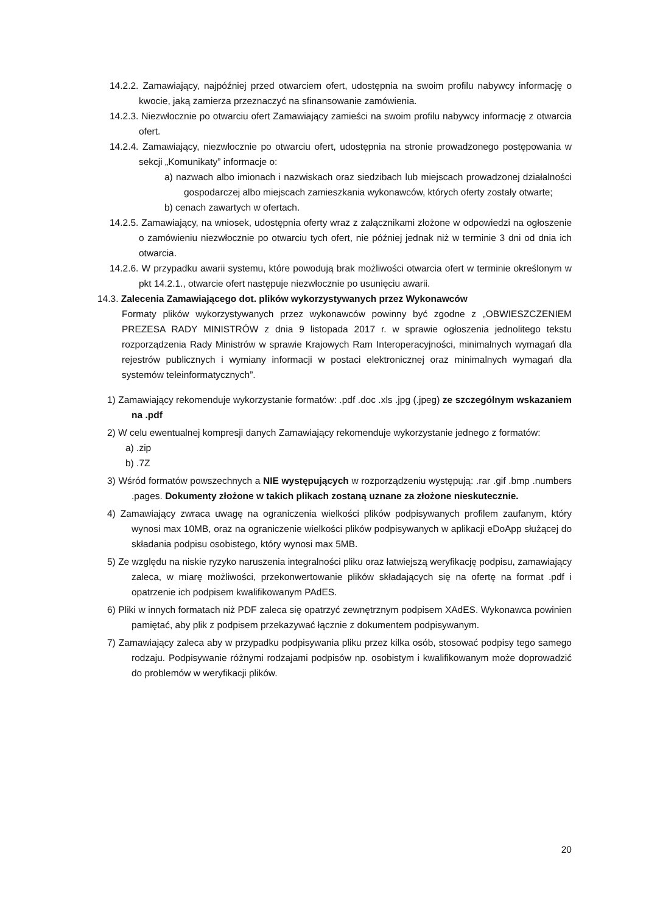14.2.2. Zamawiający, najpóźniej przed otwarciem ofert, udostępnia na swoim profilu nabywcy informację o kwocie, jaką zamierza przeznaczyć na sfinansowanie zamówienia.
14.2.3. Niezwłocznie po otwarciu ofert Zamawiający zamieści na swoim profilu nabywcy informację z otwarcia ofert.
14.2.4. Zamawiający, niezwłocznie po otwarciu ofert, udostępnia na stronie prowadzonego postępowania w sekcji „Komunikaty” informacje o:
a) nazwach albo imionach i nazwiskach oraz siedzibach lub miejscach prowadzonej działalności gospodarczej albo miejscach zamieszkania wykonawców, których oferty zostały otwarte;
b) cenach zawartych w ofertach.
14.2.5. Zamawiający, na wniosek, udostępnia oferty wraz z załącznikami złożone w odpowiedzi na ogłoszenie o zamówieniu niezwłocznie po otwarciu tych ofert, nie później jednak niż w terminie 3 dni od dnia ich otwarcia.
14.2.6. W przypadku awarii systemu, które powodują brak możliwości otwarcia ofert w terminie określonym w pkt 14.2.1., otwarcie ofert następuje niezwłocznie po usunięciu awarii.
14.3. Zalecenia Zamawiającego dot. plików wykorzystywanych przez Wykonawców
Formaty plików wykorzystywanych przez wykonawców powinny być zgodne z „OBWIESZCZENIEM PREZESA RADY MINISTRÓW z dnia 9 listopada 2017 r. w sprawie ogłoszenia jednolitego tekstu rozporządzenia Rady Ministrów w sprawie Krajowych Ram Interoperacyjności, minimalnych wymagań dla rejestrów publicznych i wymiany informacji w postaci elektronicznej oraz minimalnych wymagań dla systemów teleinformatycznych”.
1) Zamawiający rekomenduje wykorzystanie formatów: .pdf .doc .xls .jpg (.jpeg) ze szczególnym wskazaniem na .pdf
2) W celu ewentualnej kompresji danych Zamawiający rekomenduje wykorzystanie jednego z formatów:
a) .zip
b) .7Z
3) Wśród formatów powszechnych a NIE występujących w rozporządzeniu występują: .rar .gif .bmp .numbers .pages. Dokumenty złożone w takich plikach zostaną uznane za złożone nieskutecznie.
4) Zamawiający zwraca uwagę na ograniczenia wielkości plików podpisywanych profilem zaufanym, który wynosi max 10MB, oraz na ograniczenie wielkości plików podpisywanych w aplikacji eDoApp służącej do składania podpisu osobistego, który wynosi max 5MB.
5) Ze względu na niskie ryzyko naruszenia integralności pliku oraz łatwiejszą weryfikację podpisu, zamawiający zaleca, w miarę możliwości, przekonwertowanie plików składających się na ofertę na format .pdf i opatrzenie ich podpisem kwalifikowanym PAdES.
6) Pliki w innych formatach niż PDF zaleca się opatrzyć zewnętrznym podpisem XAdES. Wykonawca powinien pamiętać, aby plik z podpisem przekazywać łącznie z dokumentem podpisywanym.
7) Zamawiający zaleca aby w przypadku podpisywania pliku przez kilka osób, stosować podpisy tego samego rodzaju. Podpisywanie różnymi rodzajami podpisów np. osobistym i kwalifikowanym może doprowadzić do problemów w weryfikacji plików.
20